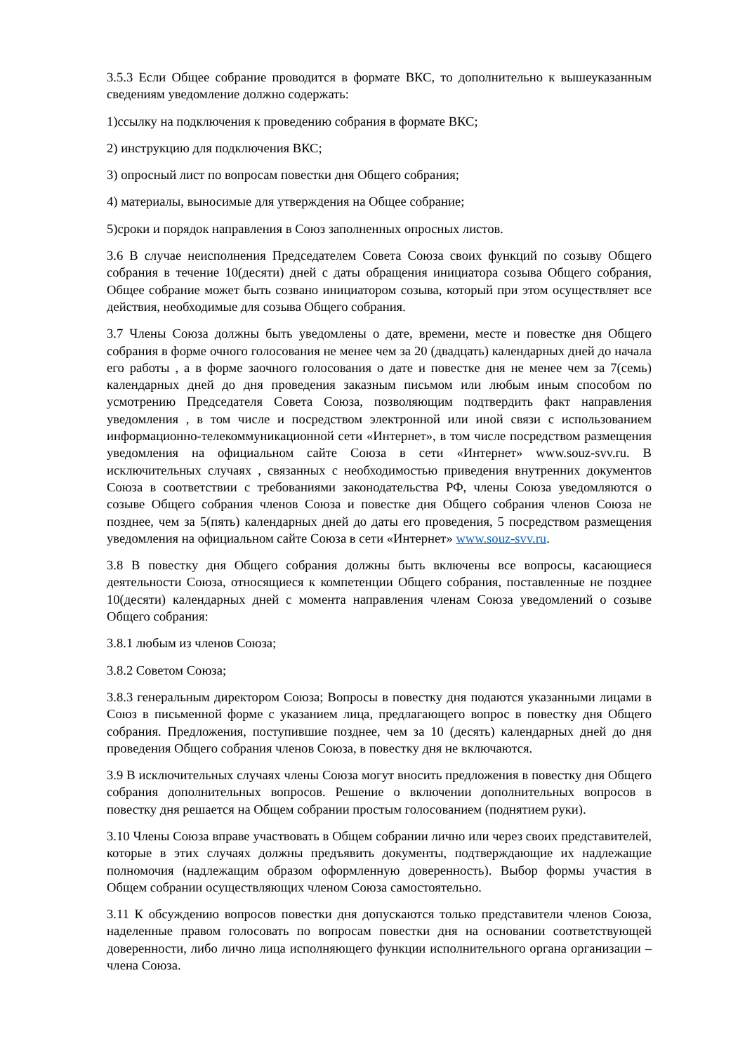3.5.3 Если Общее собрание проводится в формате ВКС, то дополнительно к вышеуказанным сведениям уведомление должно содержать:
1)ссылку на подключения к проведению собрания в формате ВКС;
2) инструкцию для подключения ВКС;
3) опросный лист по вопросам повестки дня Общего собрания;
4) материалы, выносимые для утверждения на Общее собрание;
5)сроки и порядок направления в Союз заполненных опросных листов.
3.6 В случае неисполнения Председателем Совета Союза своих функций по созыву Общего собрания в течение 10(десяти) дней с даты обращения инициатора созыва Общего собрания, Общее собрание может быть созвано инициатором созыва, который при этом осуществляет все действия, необходимые для созыва Общего собрания.
3.7 Члены Союза должны быть уведомлены о дате, времени, месте и повестке дня Общего собрания в форме очного голосования не менее чем за 20 (двадцать) календарных дней до начала его работы , а в форме заочного голосования о дате и повестке дня не менее чем за 7(семь) календарных дней до дня проведения заказным письмом или любым иным способом по усмотрению Председателя Совета Союза, позволяющим подтвердить факт направления уведомления , в том числе и посредством электронной или иной связи с использованием информационно-телекоммуникационной сети «Интернет», в том числе посредством размещения уведомления на официальном сайте Союза в сети «Интернет» www.souz-svv.ru. В исключительных случаях , связанных с необходимостью приведения внутренних документов Союза в соответствии с требованиями законодательства РФ, члены Союза уведомляются о созыве Общего собрания членов Союза и повестке дня Общего собрания членов Союза не позднее, чем за 5(пять) календарных дней до даты его проведения, 5 посредством размещения уведомления на официальном сайте Союза в сети «Интернет» www.souz-svv.ru.
3.8 В повестку дня Общего собрания должны быть включены все вопросы, касающиеся деятельности Союза, относящиеся к компетенции Общего собрания, поставленные не позднее 10(десяти) календарных дней с момента направления членам Союза уведомлений о созыве Общего собрания:
3.8.1 любым из членов Союза;
3.8.2 Советом Союза;
3.8.3 генеральным директором Союза; Вопросы в повестку дня подаются указанными лицами в Союз в письменной форме с указанием лица, предлагающего вопрос в повестку дня Общего собрания. Предложения, поступившие позднее, чем за 10 (десять) календарных дней до дня проведения Общего собрания членов Союза, в повестку дня не включаются.
3.9 В исключительных случаях члены Союза могут вносить предложения в повестку дня Общего собрания дополнительных вопросов. Решение о включении дополнительных вопросов в повестку дня решается на Общем собрании простым голосованием (поднятием руки).
3.10 Члены Союза вправе участвовать в Общем собрании лично или через своих представителей, которые в этих случаях должны предъявить документы, подтверждающие их надлежащие полномочия (надлежащим образом оформленную доверенность). Выбор формы участия в Общем собрании осуществляющих членом Союза самостоятельно.
3.11 К обсуждению вопросов повестки дня допускаются только представители членов Союза, наделенные правом голосовать по вопросам повестки дня на основании соответствующей доверенности, либо лично лица исполняющего функции исполнительного органа организации – члена Союза.